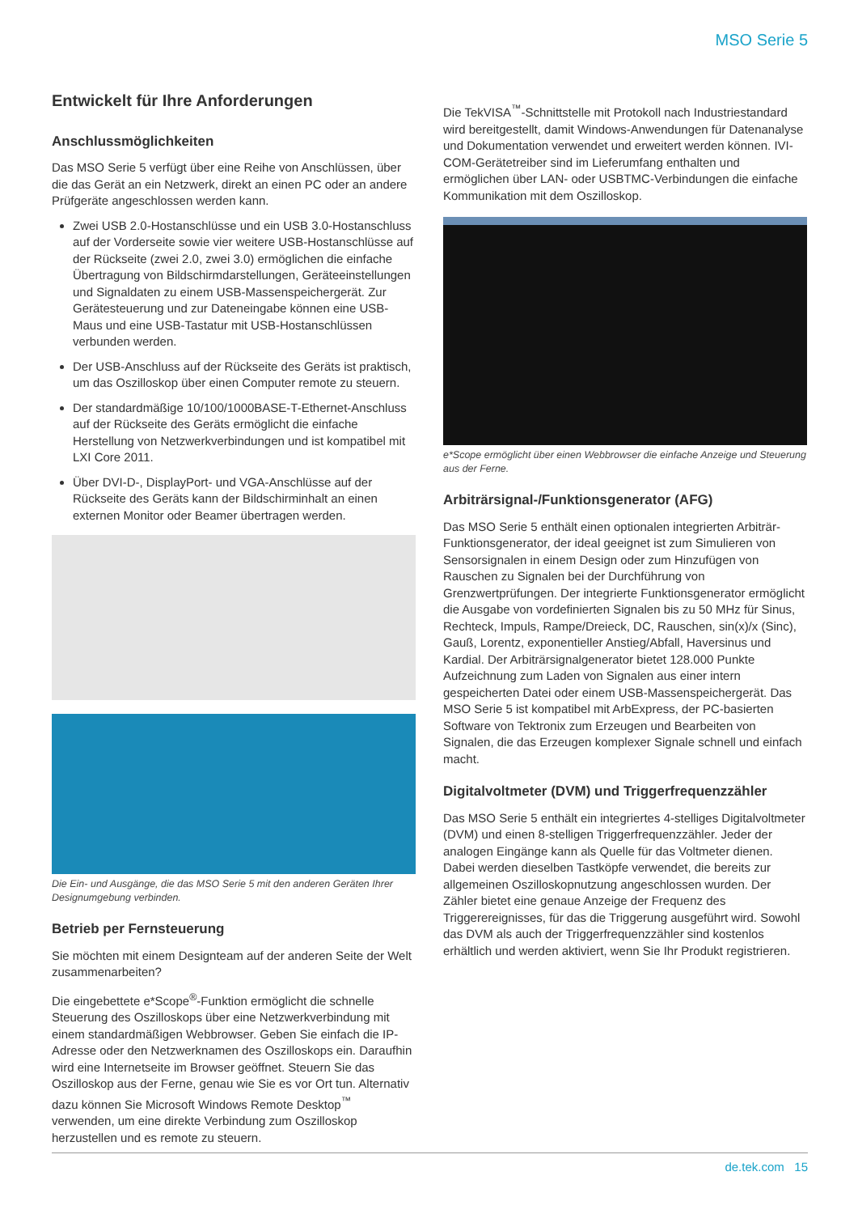MSO Serie 5
Entwickelt für Ihre Anforderungen
Anschlussmöglichkeiten
Das MSO Serie 5 verfügt über eine Reihe von Anschlüssen, über die das Gerät an ein Netzwerk, direkt an einen PC oder an andere Prüfgeräte angeschlossen werden kann.
Zwei USB 2.0-Hostanschlüsse und ein USB 3.0-Hostanschluss auf der Vorderseite sowie vier weitere USB-Hostanschlüsse auf der Rückseite (zwei 2.0, zwei 3.0) ermöglichen die einfache Übertragung von Bildschirmdarstellungen, Geräteeinstellungen und Signaldaten zu einem USB-Massenspeichergerät. Zur Gerätesteuerung und zur Dateneingabe können eine USB-Maus und eine USB-Tastatur mit USB-Hostanschlüssen verbunden werden.
Der USB-Anschluss auf der Rückseite des Geräts ist praktisch, um das Oszilloskop über einen Computer remote zu steuern.
Der standardmäßige 10/100/1000BASE-T-Ethernet-Anschluss auf der Rückseite des Geräts ermöglicht die einfache Herstellung von Netzwerkverbindungen und ist kompatibel mit LXI Core 2011.
Über DVI-D-, DisplayPort- und VGA-Anschlüsse auf der Rückseite des Geräts kann der Bildschirminhalt an einen externen Monitor oder Beamer übertragen werden.
Die Ein- und Ausgänge, die das MSO Serie 5 mit den anderen Geräten Ihrer Designumgebung verbinden.
Betrieb per Fernsteuerung
Sie möchten mit einem Designteam auf der anderen Seite der Welt zusammenarbeiten?
Die eingebettete e*Scope<sup>®</sup>-Funktion ermöglicht die schnelle Steuerung des Oszilloskops über eine Netzwerkverbindung mit einem standardmäßigen Webbrowser. Geben Sie einfach die IP-Adresse oder den Netzwerknamen des Oszilloskops ein. Daraufhin wird eine Internetseite im Browser geöffnet. Steuern Sie das Oszilloskop aus der Ferne, genau wie Sie es vor Ort tun. Alternativ dazu können Sie Microsoft Windows Remote Desktop<sup>™</sup> verwenden, um eine direkte Verbindung zum Oszilloskop herzustellen und es remote zu steuern.
Die TekVISA<sup>™</sup>-Schnittstelle mit Protokoll nach Industriestandard wird bereitgestellt, damit Windows-Anwendungen für Datenanalyse und Dokumentation verwendet und erweitert werden können. IVI-COM-Gerätetreiber sind im Lieferumfang enthalten und ermöglichen über LAN- oder USBTMC-Verbindungen die einfache Kommunikation mit dem Oszilloskop.
e*Scope ermöglicht über einen Webbrowser die einfache Anzeige und Steuerung aus der Ferne.
Arbiträrsignal-/Funktionsgenerator (AFG)
Das MSO Serie 5 enthält einen optionalen integrierten Arbiträr-Funktionsgenerator, der ideal geeignet ist zum Simulieren von Sensorsignalen in einem Design oder zum Hinzufügen von Rauschen zu Signalen bei der Durchführung von Grenzwertprüfungen. Der integrierte Funktionsgenerator ermöglicht die Ausgabe von vordefinierten Signalen bis zu 50 MHz für Sinus, Rechteck, Impuls, Rampe/Dreieck, DC, Rauschen, sin(x)/x (Sinc), Gauß, Lorentz, exponentieller Anstieg/Abfall, Haversinus und Kardial. Der Arbiträrsignalgenerator bietet 128.000 Punkte Aufzeichnung zum Laden von Signalen aus einer intern gespeicherten Datei oder einem USB-Massenspeichergerät. Das MSO Serie 5 ist kompatibel mit ArbExpress, der PC-basierten Software von Tektronix zum Erzeugen und Bearbeiten von Signalen, die das Erzeugen komplexer Signale schnell und einfach macht.
Digitalvoltmeter (DVM) und Triggerfrequenzzähler
Das MSO Serie 5 enthält ein integriertes 4-stelliges Digitalvoltmeter (DVM) und einen 8-stelligen Triggerfrequenzzähler. Jeder der analogen Eingänge kann als Quelle für das Voltmeter dienen. Dabei werden dieselben Tastköpfe verwendet, die bereits zur allgemeinen Oszilloskopnutzung angeschlossen wurden. Der Zähler bietet eine genaue Anzeige der Frequenz des Triggerereignisses, für das die Triggerung ausgeführt wird. Sowohl das DVM als auch der Triggerfrequenzzähler sind kostenlos erhältlich und werden aktiviert, wenn Sie Ihr Produkt registrieren.
de.tek.com 15